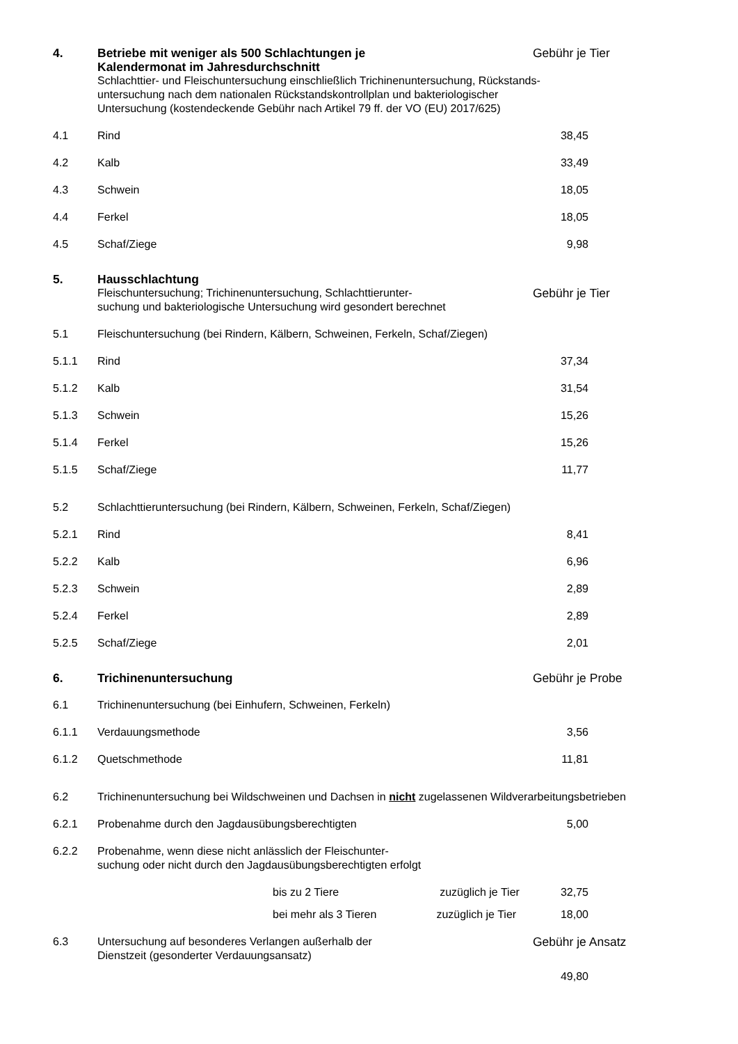| 4. | Betriebe mit weniger als 500 Schlachtungen je Kalendermonat im Jahresdurchschnitt | Gebühr je Tier | |
| | Schlachttier- und Fleischuntersuchung einschließlich Trichinenuntersuchung, Rückstands- untersuchung nach dem nationalen Rückstandskontrollplan und bakteriologischer Untersuchung (kostendeckende Gebühr nach Artikel 79 ff. der VO (EU) 2017/625) | | |
| 4.1 | Rind | 38,45 | |
| 4.2 | Kalb | 33,49 | |
| 4.3 | Schwein | 18,05 | |
| 4.4 | Ferkel | 18,05 | |
| 4.5 | Schaf/Ziege | 9,98 | |
| 5. | Hausschlachtung | | |
| | Fleischuntersuchung; Trichinenuntersuchung, Schlachttierunter- suchung und bakteriologische Untersuchung wird gesondert berechnet | Gebühr je Tier | |
| 5.1 | Fleischuntersuchung (bei Rindern, Kälbern, Schweinen, Ferkeln, Schaf/Ziegen) | | |
| 5.1.1 | Rind | 37,34 | |
| 5.1.2 | Kalb | 31,54 | |
| 5.1.3 | Schwein | 15,26 | |
| 5.1.4 | Ferkel | 15,26 | |
| 5.1.5 | Schaf/Ziege | 11,77 | |
| 5.2 | Schlachttieruntersuchung (bei Rindern, Kälbern, Schweinen, Ferkeln, Schaf/Ziegen) | | |
| 5.2.1 | Rind | 8,41 | |
| 5.2.2 | Kalb | 6,96 | |
| 5.2.3 | Schwein | 2,89 | |
| 5.2.4 | Ferkel | 2,89 | |
| 5.2.5 | Schaf/Ziege | 2,01 | |
| 6. | Trichinenuntersuchung | Gebühr je Probe | |
| 6.1 | Trichinenuntersuchung (bei Einhufern, Schweinen, Ferkeln) | | |
| 6.1.1 | Verdauungsmethode | 3,56 | |
| 6.1.2 | Quetschmethode | 11,81 | |
| 6.2 | Trichinenuntersuchung bei Wildschweinen und Dachsen in nicht zugelassenen Wildverarbeitungsbetrieben | | |
| 6.2.1 | Probenahme durch den Jagdausübungsberechtigten | 5,00 | |
| 6.2.2 | Probenahme, wenn diese nicht anlässlich der Fleischunter- suchung oder nicht durch den Jagdausübungsberechtigten erfolgt | | |
| | bis zu 2 Tiere zuzüglich je Tier | 32,75 | |
| | bei mehr als 3 Tieren zuzüglich je Tier | 18,00 | |
| 6.3 | Untersuchung auf besonderes Verlangen außerhalb der Dienstzeit (gesonderter Verdauungsansatz) | Gebühr je Ansatz | |
| | | 49,80 | |